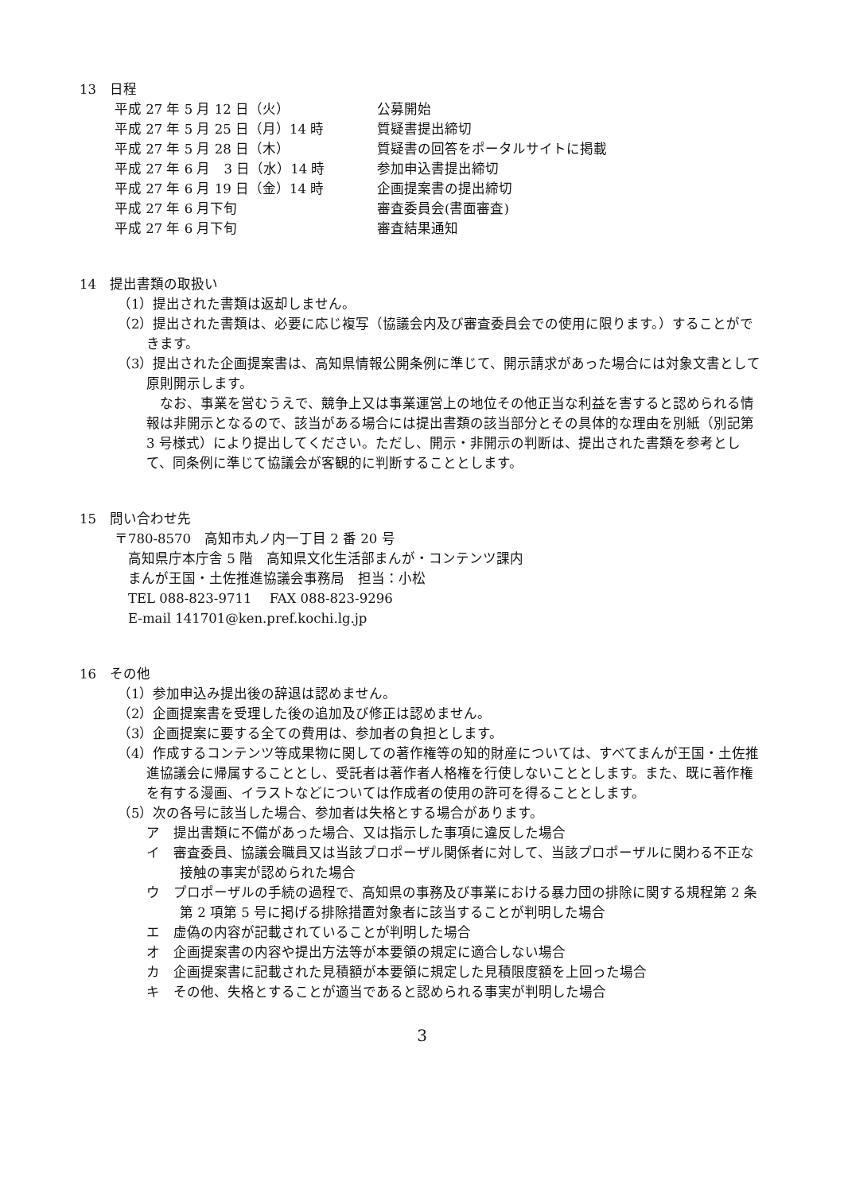13　日程
平成 27 年 5 月 12 日（火） 公募開始
平成 27 年 5 月 25 日（月）14 時 質疑書提出締切
平成 27 年 5 月 28 日（木） 質疑書の回答をポータルサイトに掲載
平成 27 年 6 月　3 日（水）14 時 参加申込書提出締切
平成 27 年 6 月 19 日（金）14 時 企画提案書の提出締切
平成 27 年 6 月下旬 審査委員会(書面審査)
平成 27 年 6 月下旬 審査結果通知
14　提出書類の取扱い
（1）提出された書類は返却しません。
（2）提出された書類は、必要に応じ複写（協議会内及び審査委員会での使用に限ります。）することができます。
（3）提出された企画提案書は、高知県情報公開条例に準じて、開示請求があった場合には対象文書として原則開示します。
　なお、事業を営むうえで、競争上又は事業運営上の地位その他正当な利益を害すると認められる情報は非開示となるので、該当がある場合には提出書類の該当部分とその具体的な理由を別紙（別記第 3 号様式）により提出してください。ただし、開示・非開示の判断は、提出された書類を参考として、同条例に準じて協議会が客観的に判断することとします。
15　問い合わせ先
〒780-8570　高知市丸ノ内一丁目 2 番 20 号
　高知県庁本庁舎 5 階　高知県文化生活部まんが・コンテンツ課内
　まんが王国・土佐推進協議会事務局　担当：小松
　TEL 088-823-9711　 FAX 088-823-9296
　E-mail 141701@ken.pref.kochi.lg.jp
16　その他
（1）参加申込み提出後の辞退は認めません。
（2）企画提案書を受理した後の追加及び修正は認めません。
（3）企画提案に要する全ての費用は、参加者の負担とします。
（4）作成するコンテンツ等成果物に関しての著作権等の知的財産については、すべてまんが王国・土佐推進協議会に帰属することとし、受託者は著作者人格権を行使しないこととします。また、既に著作権を有する漫画、イラストなどについては作成者の使用の許可を得ることとします。
（5）次の各号に該当した場合、参加者は失格とする場合があります。
ア　提出書類に不備があった場合、又は指示した事項に違反した場合
イ　審査委員、協議会職員又は当該プロポーザル関係者に対して、当該プロポーザルに関わる不正な接触の事実が認められた場合
ウ　プロポーザルの手続の過程で、高知県の事務及び事業における暴力団の排除に関する規程第 2 条第 2 項第 5 号に掲げる排除措置対象者に該当することが判明した場合
エ　虚偽の内容が記載されていることが判明した場合
オ　企画提案書の内容や提出方法等が本要領の規定に適合しない場合
カ　企画提案書に記載された見積額が本要領に規定した見積限度額を上回った場合
キ　その他、失格とすることが適当であると認められる事実が判明した場合
3